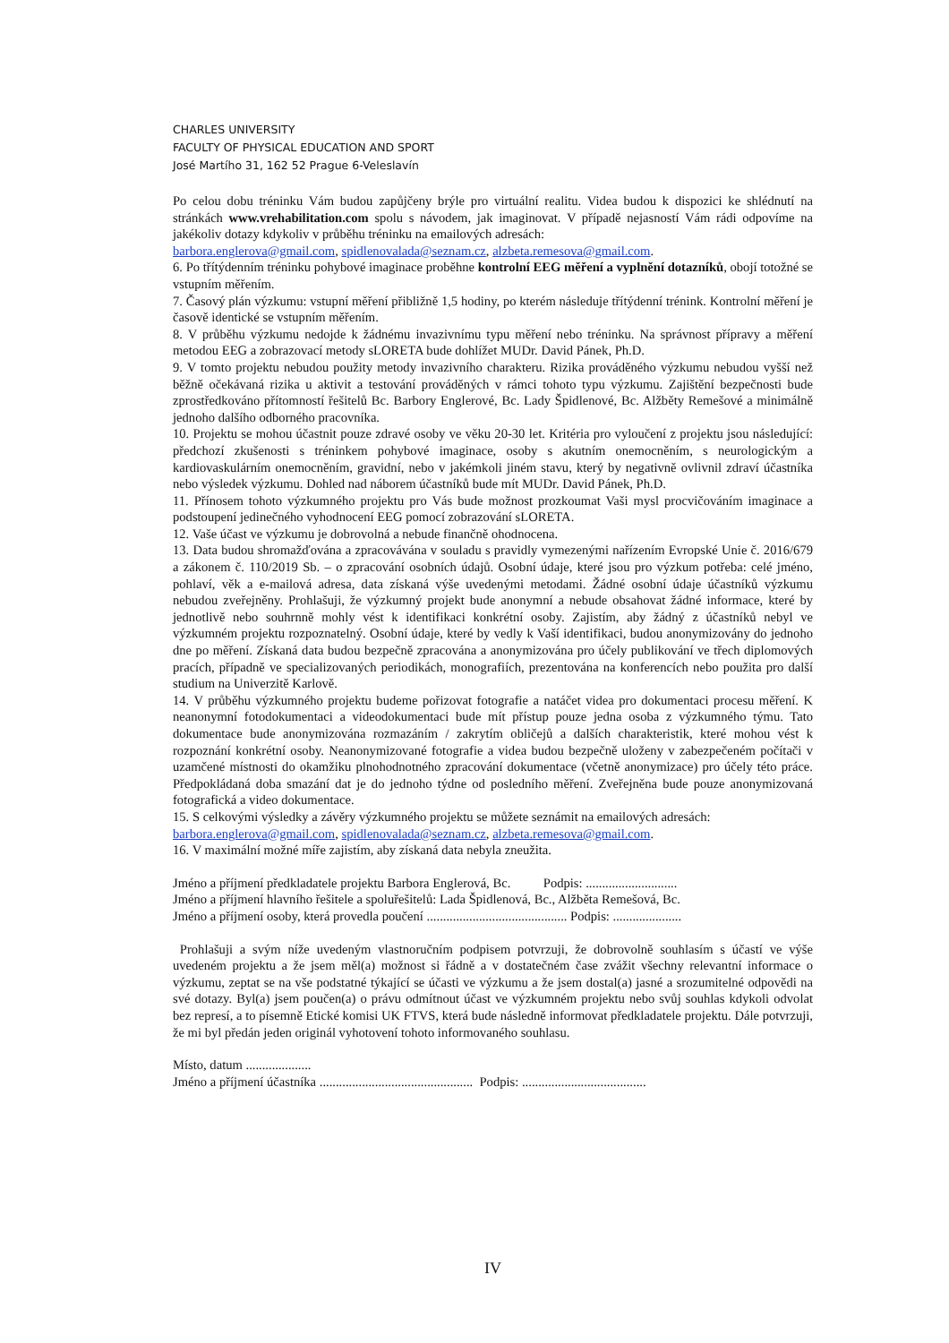CHARLES UNIVERSITY
FACULTY OF PHYSICAL EDUCATION AND SPORT
José Martího 31, 162 52 Prague 6-Veleslavín
Po celou dobu tréninku Vám budou zapůjčeny brýle pro virtuální realitu. Videa budou k dispozici ke shlédnutí na stránkách www.vrehabilitation.com spolu s návodem, jak imaginovat. V případě nejasností Vám rádi odpovíme na jakékoliv dotazy kdykoliv v průběhu tréninku na emailových adresách:
barbora.englerova@gmail.com, spidlenovalada@seznam.cz, alzbeta.remesova@gmail.com.
6. Po třítýdenním tréninku pohybové imaginace proběhne kontrolní EEG měření a vyplnění dotazníků, obojí totožné se vstupním měřením.
7. Časový plán výzkumu: vstupní měření přibližně 1,5 hodiny, po kterém následuje třítýdenní trénink. Kontrolní měření je časově identické se vstupním měřením.
8. V průběhu výzkumu nedojde k žádnému invazivnímu typu měření nebo tréninku. Na správnost přípravy a měření metodou EEG a zobrazovací metody sLORETA bude dohlížet MUDr. David Pánek, Ph.D.
9. V tomto projektu nebudou použity metody invazivního charakteru. Rizika prováděného výzkumu nebudou vyšší než běžně očekávaná rizika u aktivit a testování prováděných v rámci tohoto typu výzkumu. Zajištění bezpečnosti bude zprostředkováno přítomností řešitelů Bc. Barbory Englerové, Bc. Lady Špidlenové, Bc. Alžběty Remešové a minimálně jednoho dalšího odborného pracovníka.
10. Projektu se mohou účastnit pouze zdravé osoby ve věku 20-30 let. Kritéria pro vyloučení z projektu jsou následující: předchozí zkušenosti s tréninkem pohybové imaginace, osoby s akutním onemocněním, s neurologickým a kardiovaskulárním onemocněním, gravidní, nebo v jakémkoli jiném stavu, který by negativně ovlivnil zdraví účastníka nebo výsledek výzkumu. Dohled nad náborem účastníků bude mít MUDr. David Pánek, Ph.D.
11. Přínosem tohoto výzkumného projektu pro Vás bude možnost prozkoumat Vaši mysl procvičováním imaginace a podstoupení jedinečného vyhodnocení EEG pomocí zobrazování sLORETA.
12. Vaše účast ve výzkumu je dobrovolná a nebude finančně ohodnocena.
13. Data budou shromažďována a zpracovávána v souladu s pravidly vymezenými nařízením Evropské Unie č. 2016/679 a zákonem č. 110/2019 Sb. – o zpracování osobních údajů. Osobní údaje, které jsou pro výzkum potřeba: celé jméno, pohlaví, věk a e-mailová adresa, data získaná výše uvedenými metodami. Žádné osobní údaje účastníků výzkumu nebudou zveřejněny. Prohlašuji, že výzkumný projekt bude anonymní a nebude obsahovat žádné informace, které by jednotlivě nebo souhrnně mohly vést k identifikaci konkrétní osoby. Zajistím, aby žádný z účastníků nebyl ve výzkumném projektu rozpoznatelný. Osobní údaje, které by vedly k Vaší identifikaci, budou anonymizovány do jednoho dne po měření. Získaná data budou bezpečně zpracována a anonymizována pro účely publikování ve třech diplomových pracích, případně ve specializovaných periodikách, monografiích, prezentována na konferencích nebo použita pro další studium na Univerzitě Karlově.
14. V průběhu výzkumného projektu budeme pořizovat fotografie a natáčet videa pro dokumentaci procesu měření. K neanonymní fotodokumentaci a videodokumentaci bude mít přístup pouze jedna osoba z výzkumného týmu. Tato dokumentace bude anonymizována rozmazáním / zakrytím obličejů a dalších charakteristik, které mohou vést k rozpoznání konkrétní osoby. Neanonymizované fotografie a videa budou bezpečně uloženy v zabezpečeném počítači v uzamčené místnosti do okamžiku plnohodnotného zpracování dokumentace (včetně anonymizace) pro účely této práce. Předpokládaná doba smazání dat je do jednoho týdne od posledního měření. Zveřejněna bude pouze anonymizovaná fotografická a video dokumentace.
15. S celkovými výsledky a závěry výzkumného projektu se můžete seznámit na emailových adresách:
barbora.englerova@gmail.com, spidlenovalada@seznam.cz, alzbeta.remesova@gmail.com.
16. V maximální možné míře zajistím, aby získaná data nebyla zneužita.
Jméno a příjmení předkladatele projektu Barbora Englerová, Bc. Podpis: ............................
Jméno a příjmení hlavního řešitele a spoluřešitelů: Lada Špidlenová, Bc., Alžběta Remešová, Bc.
Jméno a příjmení osoby, která provedla poučení ........................................... Podpis: .....................
Prohlašuji a svým níže uvedeným vlastnoručním podpisem potvrzuji, že dobrovolně souhlasím s účastí ve výše uvedeném projektu a že jsem měl(a) možnost si řádně a v dostatečném čase zvážit všechny relevantní informace o výzkumu, zeptat se na vše podstatné týkající se účasti ve výzkumu a že jsem dostal(a) jasné a srozumitelné odpovědi na své dotazy. Byl(a) jsem poučen(a) o právu odmítnout účast ve výzkumném projektu nebo svůj souhlas kdykoli odvolat bez represí, a to písemně Etické komisi UK FTVS, která bude následně informovat předkladatele projektu. Dále potvrzuji, že mi byl předán jeden originál vyhotovení tohoto informovaného souhlasu.
Místo, datum ....................
Jméno a příjmení účastníka ............................................... Podpis: ......................................
IV